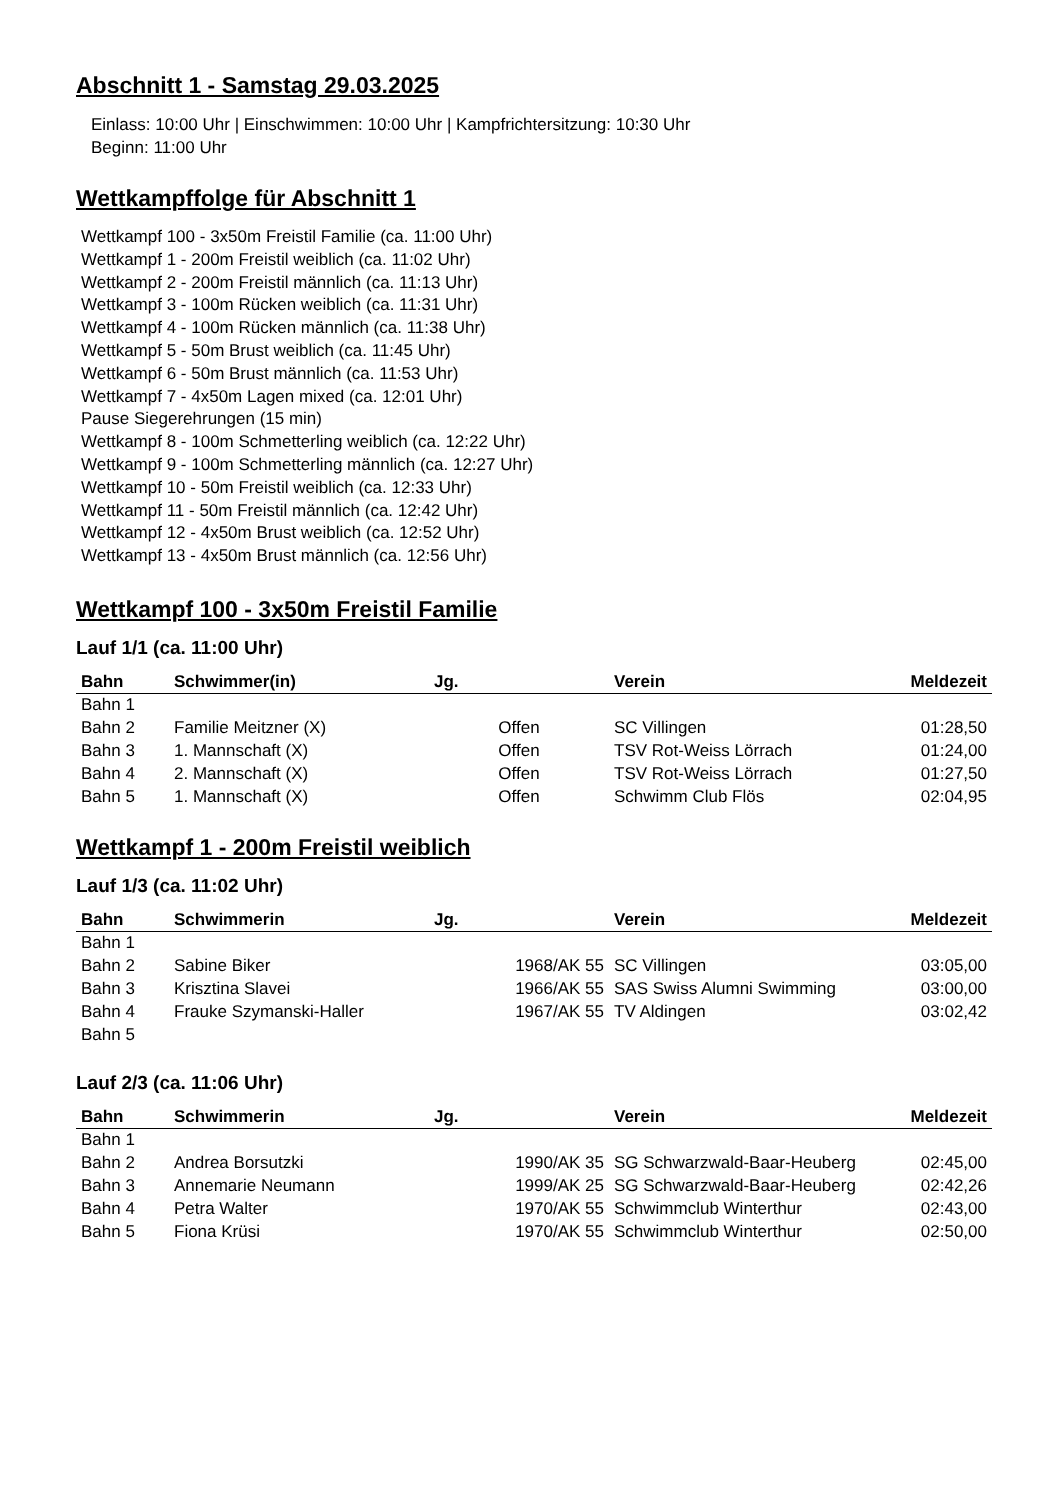Abschnitt 1 - Samstag 29.03.2025
Einlass: 10:00 Uhr | Einschwimmen: 10:00 Uhr | Kampfrichtersitzung: 10:30 Uhr
Beginn: 11:00 Uhr
Wettkampffolge für Abschnitt 1
Wettkampf 100 - 3x50m Freistil Familie (ca. 11:00 Uhr)
Wettkampf 1 - 200m Freistil weiblich (ca. 11:02 Uhr)
Wettkampf 2 - 200m Freistil männlich (ca. 11:13 Uhr)
Wettkampf 3 - 100m Rücken weiblich (ca. 11:31 Uhr)
Wettkampf 4 - 100m Rücken männlich (ca. 11:38 Uhr)
Wettkampf 5 - 50m Brust weiblich (ca. 11:45 Uhr)
Wettkampf 6 - 50m Brust männlich (ca. 11:53 Uhr)
Wettkampf 7 - 4x50m Lagen mixed (ca. 12:01 Uhr)
Pause Siegerehrungen (15 min)
Wettkampf 8 - 100m Schmetterling weiblich (ca. 12:22 Uhr)
Wettkampf 9 - 100m Schmetterling männlich (ca. 12:27 Uhr)
Wettkampf 10 - 50m Freistil weiblich (ca. 12:33 Uhr)
Wettkampf 11 - 50m Freistil männlich (ca. 12:42 Uhr)
Wettkampf 12 - 4x50m Brust weiblich (ca. 12:52 Uhr)
Wettkampf 13 - 4x50m Brust männlich (ca. 12:56 Uhr)
Wettkampf 100 - 3x50m Freistil Familie
Lauf 1/1 (ca. 11:00 Uhr)
| Bahn | Schwimmer(in) | Jg. | Verein | Meldezeit |
| --- | --- | --- | --- | --- |
| Bahn 1 | | | | |
| Bahn 2 | Familie Meitzner (X) | Offen | SC Villingen | 01:28,50 |
| Bahn 3 | 1. Mannschaft (X) | Offen | TSV Rot-Weiss Lörrach | 01:24,00 |
| Bahn 4 | 2. Mannschaft (X) | Offen | TSV Rot-Weiss Lörrach | 01:27,50 |
| Bahn 5 | 1. Mannschaft (X) | Offen | Schwimm Club Flös | 02:04,95 |
Wettkampf 1 - 200m Freistil weiblich
Lauf 1/3 (ca. 11:02 Uhr)
| Bahn | Schwimmerin | Jg. | Verein | Meldezeit |
| --- | --- | --- | --- | --- |
| Bahn 1 | | | | |
| Bahn 2 | Sabine Biker | 1968/AK 55 | SC Villingen | 03:05,00 |
| Bahn 3 | Krisztina Slavei | 1966/AK 55 | SAS Swiss Alumni Swimming | 03:00,00 |
| Bahn 4 | Frauke Szymanski-Haller | 1967/AK 55 | TV Aldingen | 03:02,42 |
| Bahn 5 | | | | |
Lauf 2/3 (ca. 11:06 Uhr)
| Bahn | Schwimmerin | Jg. | Verein | Meldezeit |
| --- | --- | --- | --- | --- |
| Bahn 1 | | | | |
| Bahn 2 | Andrea Borsutzki | 1990/AK 35 | SG Schwarzwald-Baar-Heuberg | 02:45,00 |
| Bahn 3 | Annemarie Neumann | 1999/AK 25 | SG Schwarzwald-Baar-Heuberg | 02:42,26 |
| Bahn 4 | Petra Walter | 1970/AK 55 | Schwimmclub Winterthur | 02:43,00 |
| Bahn 5 | Fiona Krüsi | 1970/AK 55 | Schwimmclub Winterthur | 02:50,00 |